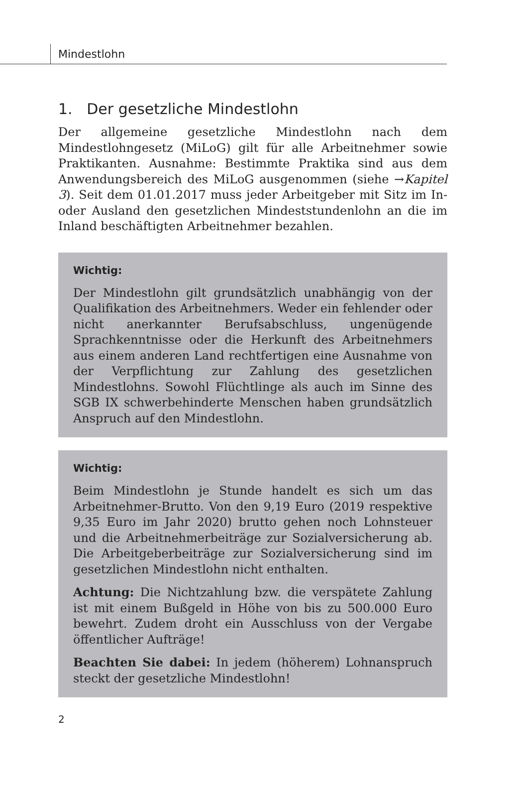Mindestlohn
1. Der gesetzliche Mindestlohn
Der allgemeine gesetzliche Mindestlohn nach dem Mindestlohngesetz (MiLoG) gilt für alle Arbeitnehmer sowie Praktikanten. Ausnahme: Bestimmte Praktika sind aus dem Anwendungsbereich des MiLoG ausgenommen (siehe →Kapitel 3). Seit dem 01.01.2017 muss jeder Arbeitgeber mit Sitz im In- oder Ausland den gesetzlichen Mindeststundenlohn an die im Inland beschäftigten Arbeitnehmer bezahlen.
Wichtig:
Der Mindestlohn gilt grundsätzlich unabhängig von der Qualifikation des Arbeitnehmers. Weder ein fehlender oder nicht anerkannter Berufsabschluss, ungenügende Sprachkenntnisse oder die Herkunft des Arbeitnehmers aus einem anderen Land rechtfertigen eine Ausnahme von der Verpflichtung zur Zahlung des gesetzlichen Mindestlohns. Sowohl Flüchtlinge als auch im Sinne des SGB IX schwerbehinderte Menschen haben grundsätzlich Anspruch auf den Mindestlohn.
Wichtig:
Beim Mindestlohn je Stunde handelt es sich um das Arbeitnehmer-Brutto. Von den 9,19 Euro (2019 respektive 9,35 Euro im Jahr 2020) brutto gehen noch Lohnsteuer und die Arbeitnehmerbeiträge zur Sozialversicherung ab. Die Arbeitgeberbeiträge zur Sozialversicherung sind im gesetzlichen Mindestlohn nicht enthalten.
Achtung: Die Nichtzahlung bzw. die verspätete Zahlung ist mit einem Bußgeld in Höhe von bis zu 500.000 Euro bewehrt. Zudem droht ein Ausschluss von der Vergabe öffentlicher Aufträge!
Beachten Sie dabei: In jedem (höherem) Lohnanspruch steckt der gesetzliche Mindestlohn!
2